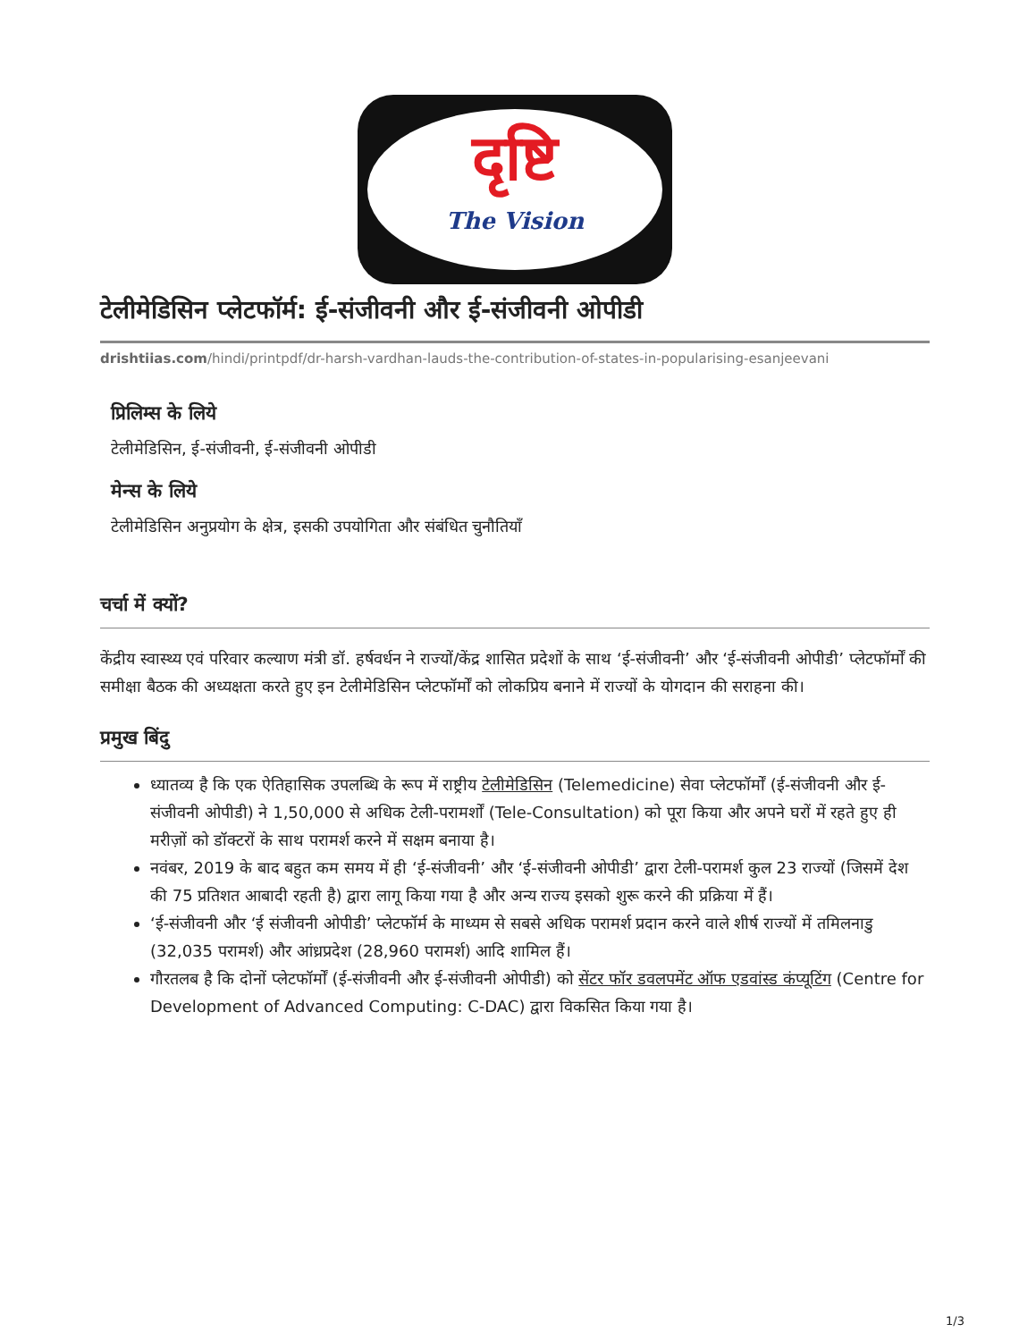दृष्टि
The Vision
टेलीमेडिसिन प्लेटफॉर्म: ई-संजीवनी और ई-संजीवनी ओपीडी
drishtiias.com/hindi/printpdf/dr-harsh-vardhan-lauds-the-contribution-of-states-in-popularising-esanjeevani
प्रिलिम्स के लिये
टेलीमेडिसिन, ई-संजीवनी, ई-संजीवनी ओपीडी
मेन्स के लिये
टेलीमेडिसिन अनुप्रयोग के क्षेत्र, इसकी उपयोगिता और संबंधित चुनौतियाँ
चर्चा में क्यों?
केंद्रीय स्वास्थ्य एवं परिवार कल्याण मंत्री डॉ. हर्षवर्धन ने राज्यों/केंद्र शासित प्रदेशों के साथ ‘ई-संजीवनी’ और ‘ई-संजीवनी ओपीडी’ प्लेटफॉर्मों की समीक्षा बैठक की अध्यक्षता करते हुए इन टेलीमेडिसिन प्लेटफॉर्मों को लोकप्रिय बनाने में राज्यों के योगदान की सराहना की।
प्रमुख बिंदु
ध्यातव्य है कि एक ऐतिहासिक उपलब्धि के रूप में राष्ट्रीय टेलीमेडिसिन (Telemedicine) सेवा प्लेटफॉर्मों (ई-संजीवनी और ई-संजीवनी ओपीडी) ने 1,50,000 से अधिक टेली-परामर्शों (Tele-Consultation) को पूरा किया और अपने घरों में रहते हुए ही मरीज़ों को डॉक्टरों के साथ परामर्श करने में सक्षम बनाया है।
नवंबर, 2019 के बाद बहुत कम समय में ही ‘ई-संजीवनी’ और ‘ई-संजीवनी ओपीडी’ द्वारा टेली-परामर्श कुल 23 राज्यों (जिसमें देश की 75 प्रतिशत आबादी रहती है) द्वारा लागू किया गया है और अन्य राज्य इसको शुरू करने की प्रक्रिया में हैं।
‘ई-संजीवनी और ‘ई संजीवनी ओपीडी’ प्लेटफॉर्म के माध्यम से सबसे अधिक परामर्श प्रदान करने वाले शीर्ष राज्यों में तमिलनाडु (32,035 परामर्श) और आंध्रप्रदेश (28,960 परामर्श) आदि शामिल हैं।
गौरतलब है कि दोनों प्लेटफॉर्मों (ई-संजीवनी और ई-संजीवनी ओपीडी) को सेंटर फॉर डवलपमेंट ऑफ एडवांस्ड कंप्यूटिंग (Centre for Development of Advanced Computing: C-DAC) द्वारा विकसित किया गया है।
1/3